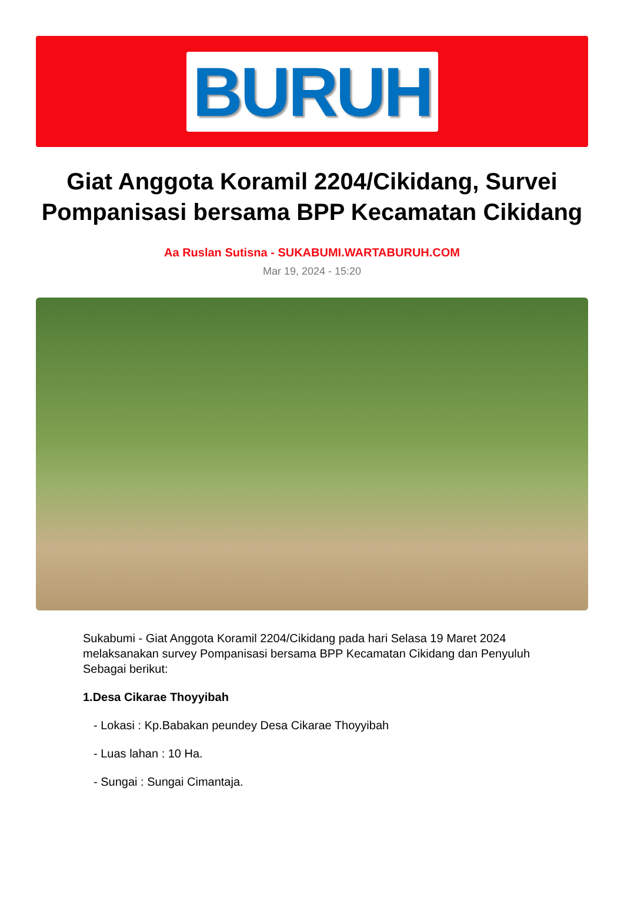BURUH
Giat Anggota Koramil 2204/Cikidang, Survei Pompanisasi bersama BPP Kecamatan Cikidang
Aa Ruslan Sutisna - SUKABUMI.WARTABURUH.COM
Mar 19, 2024 - 15:20
Sukabumi - Giat Anggota Koramil 2204/Cikidang pada hari Selasa 19 Maret 2024 melaksanakan survey Pompanisasi bersama BPP Kecamatan Cikidang dan Penyuluh Sebagai berikut:
1.Desa Cikarae Thoyyibah
- Lokasi : Kp.Babakan peundey Desa Cikarae Thoyyibah
- Luas lahan : 10 Ha.
- Sungai : Sungai Cimantaja.